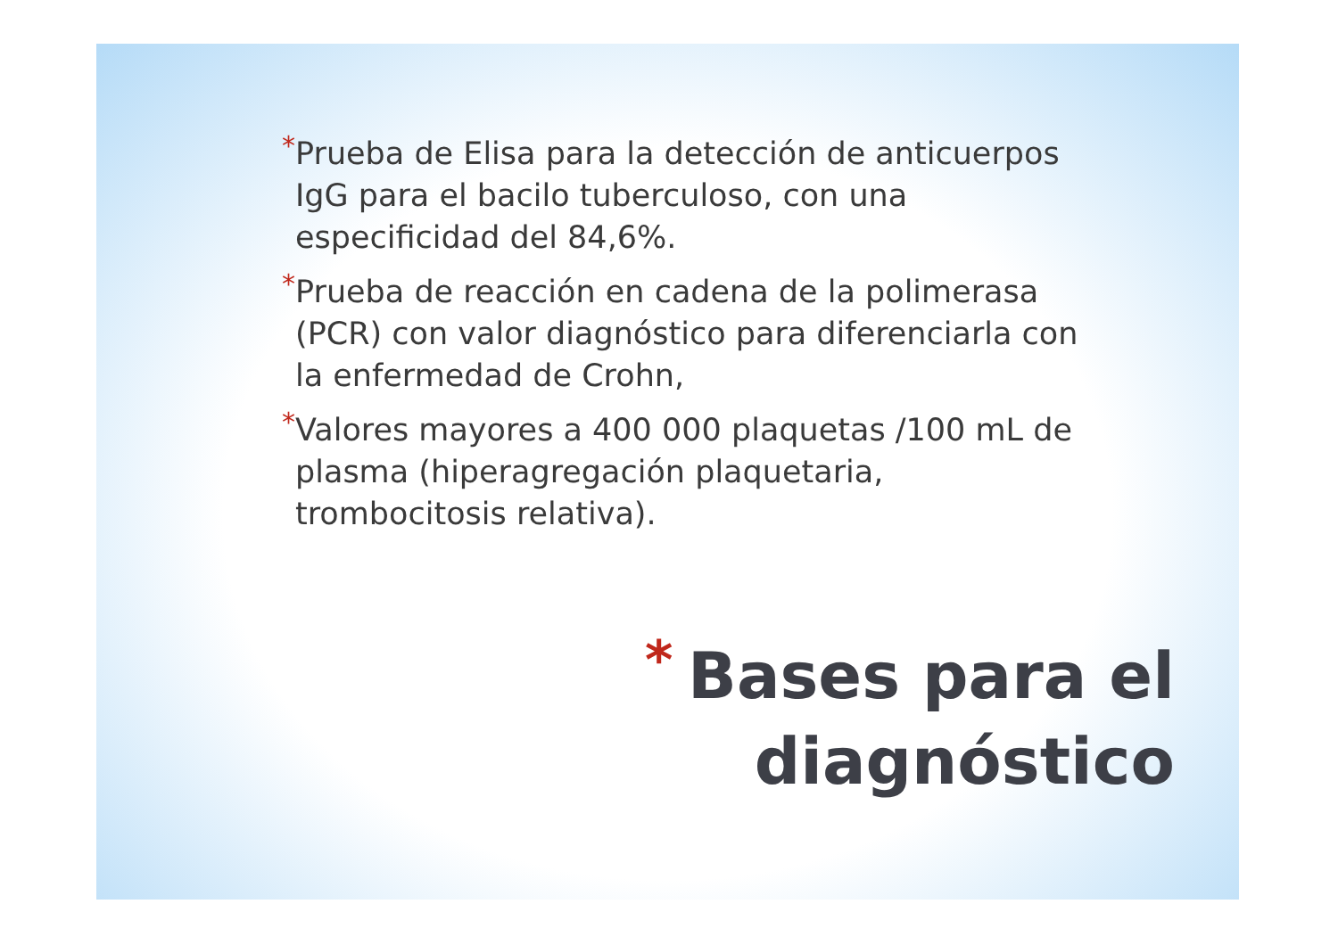* Prueba de Elisa para la detección de anticuerpos IgG para el bacilo tuberculoso, con una especificidad del 84,6%.
* Prueba de reacción en cadena de la polimerasa (PCR) con valor diagnóstico para diferenciarla con la enfermedad de Crohn,
* Valores mayores a 400 000 plaquetas /100 mL de plasma (hiperagregación plaquetaria, trombocitosis relativa).
*
Bases para el
diagnóstico